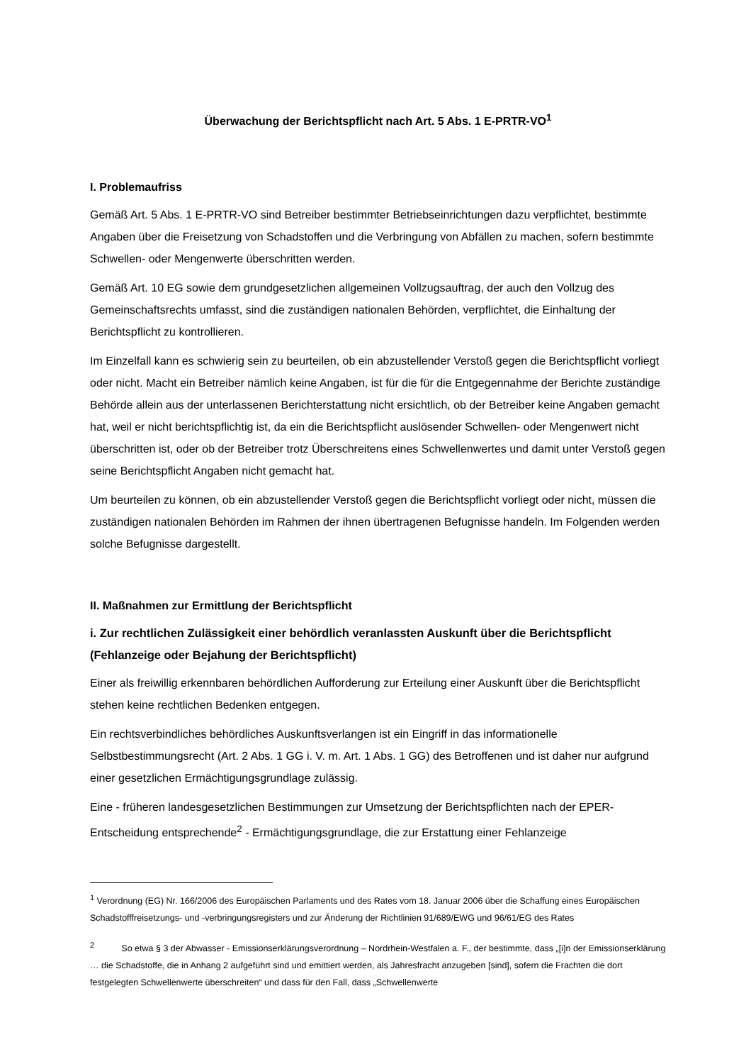Überwachung der Berichtspflicht nach Art. 5 Abs. 1 E-PRTR-VO<sup>1</sup>
I. Problemaufriss
Gemäß Art. 5 Abs. 1 E-PRTR-VO sind Betreiber bestimmter Betriebseinrichtungen dazu verpflichtet, bestimmte Angaben über die Freisetzung von Schadstoffen und die Verbringung von Abfällen zu machen, sofern bestimmte Schwellen- oder Mengenwerte überschritten werden.
Gemäß Art. 10 EG sowie dem grundgesetzlichen allgemeinen Vollzugsauftrag, der auch den Vollzug des Gemeinschaftsrechts umfasst, sind die zuständigen nationalen Behörden, verpflichtet, die Einhaltung der Berichtspflicht zu kontrollieren.
Im Einzelfall kann es schwierig sein zu beurteilen, ob ein abzustellender Verstoß gegen die Berichtspflicht vorliegt oder nicht. Macht ein Betreiber nämlich keine Angaben, ist für die für die Entgegennahme der Berichte zuständige Behörde allein aus der unterlassenen Berichterstattung nicht ersichtlich, ob der Betreiber keine Angaben gemacht hat, weil er nicht berichtspflichtig ist, da ein die Berichtspflicht auslösender Schwellen- oder Mengenwert nicht überschritten ist, oder ob der Betreiber trotz Überschreitens eines Schwellenwertes und damit unter Verstoß gegen seine Berichtspflicht Angaben nicht gemacht hat.
Um beurteilen zu können, ob ein abzustellender Verstoß gegen die Berichtspflicht vorliegt oder nicht, müssen die zuständigen nationalen Behörden im Rahmen der ihnen übertragenen Befugnisse handeln. Im Folgenden werden solche Befugnisse dargestellt.
II. Maßnahmen zur Ermittlung der Berichtspflicht
i. Zur rechtlichen Zulässigkeit einer behördlich veranlassten Auskunft über die Berichtspflicht (Fehlanzeige oder Bejahung der Berichtspflicht)
Einer als freiwillig erkennbaren behördlichen Aufforderung zur Erteilung einer Auskunft über die Berichtspflicht stehen keine rechtlichen Bedenken entgegen.
Ein rechtsverbindliches behördliches Auskunftsverlangen ist ein Eingriff in das informationelle Selbstbestimmungsrecht (Art. 2 Abs. 1 GG i. V. m. Art. 1 Abs. 1 GG) des Betroffenen und ist daher nur aufgrund einer gesetzlichen Ermächtigungsgrundlage zulässig.
Eine - früheren landesgesetzlichen Bestimmungen zur Umsetzung der Berichtspflichten nach der EPER-Entscheidung entsprechende<sup>2</sup> - Ermächtigungsgrundlage, die zur Erstattung einer Fehlanzeige
<sup>1</sup> Verordnung (EG) Nr. 166/2006 des Europäischen Parlaments und des Rates vom 18. Januar 2006 über die Schaffung eines Europäischen Schadstofffreisetzungs- und -verbringungsregisters und zur Änderung der Richtlinien 91/689/EWG und 96/61/EG des Rates
<sup>2</sup> So etwa § 3 der Abwasser - Emissionserklärungsverordnung – Nordrhein-Westfalen a. F., der bestimmte, dass „[i]n der Emissionserklärung … die Schadstoffe, die in Anhang 2 aufgeführt sind und emittiert werden, als Jahresfracht anzugeben [sind], sofern die Frachten die dort festgelegten Schwellenwerte überschreiten“ und dass für den Fall, dass „Schwellenwerte